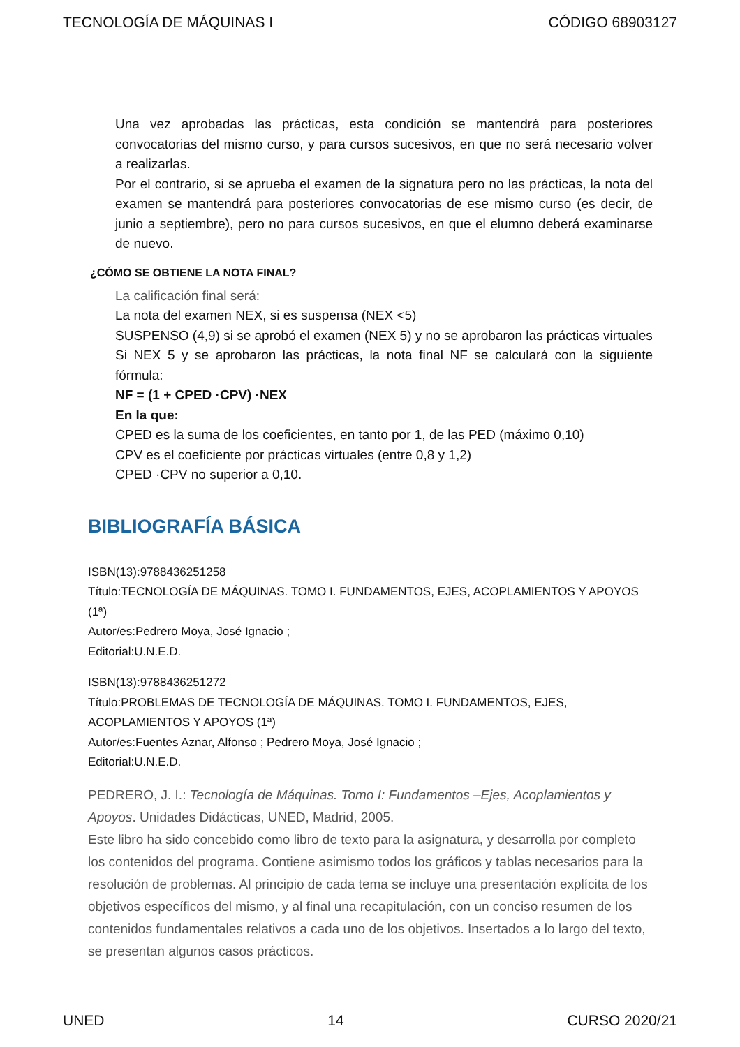TECNOLOGÍA DE MÁQUINAS I CÓDIGO 68903127
Una vez aprobadas las prácticas, esta condición se mantendrá para posteriores convocatorias del mismo curso, y para cursos sucesivos, en que no será necesario volver a realizarlas.
Por el contrario, si se aprueba el examen de la signatura pero no las prácticas, la nota del examen se mantendrá para posteriores convocatorias de ese mismo curso (es decir, de junio a septiembre), pero no para cursos sucesivos, en que el elumno deberá examinarse de nuevo.
¿CÓMO SE OBTIENE LA NOTA FINAL?
La calificación final será:
La nota del examen NEX, si es suspensa (NEX <5)
SUSPENSO (4,9) si se aprobó el examen (NEX 5) y no se aprobaron las prácticas virtuales
Si NEX 5 y se aprobaron las prácticas, la nota final NF se calculará con la siguiente fórmula:
NF = (1 + CPED ·CPV) ·NEX
En la que:
CPED es la suma de los coeficientes, en tanto por 1, de las PED (máximo 0,10)
CPV es el coeficiente por prácticas virtuales (entre 0,8 y 1,2)
CPED ·CPV no superior a 0,10.
BIBLIOGRAFÍA BÁSICA
ISBN(13):9788436251258
Título:TECNOLOGÍA DE MÁQUINAS. TOMO I. FUNDAMENTOS, EJES, ACOPLAMIENTOS Y APOYOS (1ª)
Autor/es:Pedrero Moya, José Ignacio ;
Editorial:U.N.E.D.
ISBN(13):9788436251272
Título:PROBLEMAS DE TECNOLOGÍA DE MÁQUINAS. TOMO I. FUNDAMENTOS, EJES, ACOPLAMIENTOS Y APOYOS (1ª)
Autor/es:Fuentes Aznar, Alfonso ; Pedrero Moya, José Ignacio ;
Editorial:U.N.E.D.
PEDRERO, J. I.: Tecnología de Máquinas. Tomo I: Fundamentos –Ejes, Acoplamientos y Apoyos. Unidades Didácticas, UNED, Madrid, 2005.
Este libro ha sido concebido como libro de texto para la asignatura, y desarrolla por completo los contenidos del programa. Contiene asimismo todos los gráficos y tablas necesarios para la resolución de problemas. Al principio de cada tema se incluye una presentación explícita de los objetivos específicos del mismo, y al final una recapitulación, con un conciso resumen de los contenidos fundamentales relativos a cada uno de los objetivos. Insertados a lo largo del texto, se presentan algunos casos prácticos.
UNED 14 CURSO 2020/21